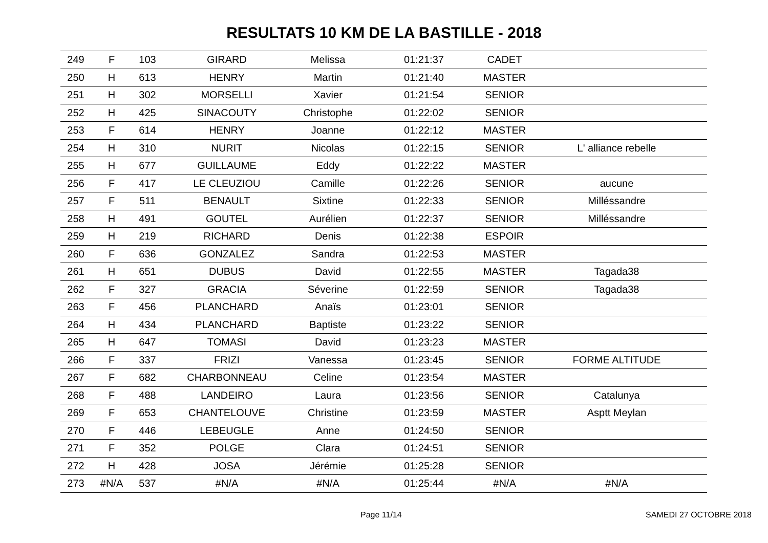RESULTATS 10 KM DE LA BASTILLE - 2018
| 249 | F | 103 | GIRARD | Melissa | 01:21:37 | CADET | |
| 250 | H | 613 | HENRY | Martin | 01:21:40 | MASTER | |
| 251 | H | 302 | MORSELLI | Xavier | 01:21:54 | SENIOR | |
| 252 | H | 425 | SINACOUTY | Christophe | 01:22:02 | SENIOR | |
| 253 | F | 614 | HENRY | Joanne | 01:22:12 | MASTER | |
| 254 | H | 310 | NURIT | Nicolas | 01:22:15 | SENIOR | L' alliance rebelle |
| 255 | H | 677 | GUILLAUME | Eddy | 01:22:22 | MASTER | |
| 256 | F | 417 | LE CLEUZIOU | Camille | 01:22:26 | SENIOR | aucune |
| 257 | F | 511 | BENAULT | Sixtine | 01:22:33 | SENIOR | Milléssandre |
| 258 | H | 491 | GOUTEL | Aurélien | 01:22:37 | SENIOR | Milléssandre |
| 259 | H | 219 | RICHARD | Denis | 01:22:38 | ESPOIR | |
| 260 | F | 636 | GONZALEZ | Sandra | 01:22:53 | MASTER | |
| 261 | H | 651 | DUBUS | David | 01:22:55 | MASTER | Tagada38 |
| 262 | F | 327 | GRACIA | Séverine | 01:22:59 | SENIOR | Tagada38 |
| 263 | F | 456 | PLANCHARD | Anaïs | 01:23:01 | SENIOR | |
| 264 | H | 434 | PLANCHARD | Baptiste | 01:23:22 | SENIOR | |
| 265 | H | 647 | TOMASI | David | 01:23:23 | MASTER | |
| 266 | F | 337 | FRIZI | Vanessa | 01:23:45 | SENIOR | FORME ALTITUDE |
| 267 | F | 682 | CHARBONNEAU | Celine | 01:23:54 | MASTER | |
| 268 | F | 488 | LANDEIRO | Laura | 01:23:56 | SENIOR | Catalunya |
| 269 | F | 653 | CHANTELOUVE | Christine | 01:23:59 | MASTER | Asptt Meylan |
| 270 | F | 446 | LEBEUGLE | Anne | 01:24:50 | SENIOR | |
| 271 | F | 352 | POLGE | Clara | 01:24:51 | SENIOR | |
| 272 | H | 428 | JOSA | Jérémie | 01:25:28 | SENIOR | |
| 273 | #N/A | 537 | #N/A | #N/A | 01:25:44 | #N/A | #N/A |
Page 11/14 SAMEDI 27 OCTOBRE 2018